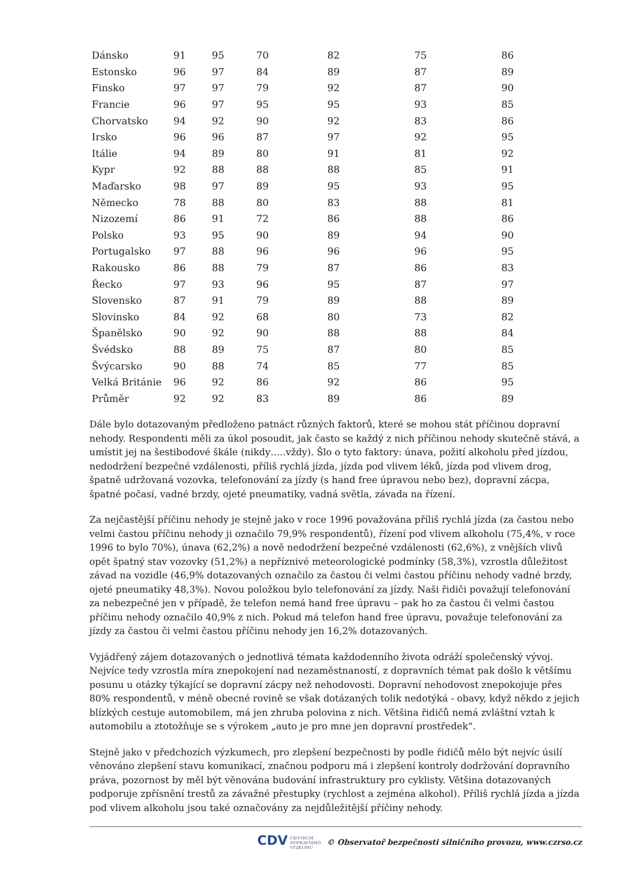| Dánsko | 91 | 95 | 70 | 82 | 75 | 86 |
| Estonsko | 96 | 97 | 84 | 89 | 87 | 89 |
| Finsko | 97 | 97 | 79 | 92 | 87 | 90 |
| Francie | 96 | 97 | 95 | 95 | 93 | 85 |
| Chorvatsko | 94 | 92 | 90 | 92 | 83 | 86 |
| Irsko | 96 | 96 | 87 | 97 | 92 | 95 |
| Itálie | 94 | 89 | 80 | 91 | 81 | 92 |
| Kypr | 92 | 88 | 88 | 88 | 85 | 91 |
| Maďarsko | 98 | 97 | 89 | 95 | 93 | 95 |
| Německo | 78 | 88 | 80 | 83 | 88 | 81 |
| Nizozemí | 86 | 91 | 72 | 86 | 88 | 86 |
| Polsko | 93 | 95 | 90 | 89 | 94 | 90 |
| Portugalsko | 97 | 88 | 96 | 96 | 96 | 95 |
| Rakousko | 86 | 88 | 79 | 87 | 86 | 83 |
| Řecko | 97 | 93 | 96 | 95 | 87 | 97 |
| Slovensko | 87 | 91 | 79 | 89 | 88 | 89 |
| Slovinsko | 84 | 92 | 68 | 80 | 73 | 82 |
| Španělsko | 90 | 92 | 90 | 88 | 88 | 84 |
| Švédsko | 88 | 89 | 75 | 87 | 80 | 85 |
| Švýcarsko | 90 | 88 | 74 | 85 | 77 | 85 |
| Velká Británie | 96 | 92 | 86 | 92 | 86 | 95 |
| Průměr | 92 | 92 | 83 | 89 | 86 | 89 |
Dále bylo dotazovaným předloženo patnáct různých faktorů, které se mohou stát příčinou dopravní nehody. Respondenti měli za úkol posoudit, jak často se každý z nich příčinou nehody skutečně stává, a umístit jej na šestibodové škále (nikdy…..vždy). Šlo o tyto faktory: únava, požití alkoholu před jízdou, nedodržení bezpečné vzdálenosti, příliš rychlá jízda, jízda pod vlivem léků, jízda pod vlivem drog, špatně udržovaná vozovka, telefonování za jízdy (s hand free úpravou nebo bez), dopravní zácpa, špatné počasí, vadné brzdy, ojeté pneumatiky, vadná světla, závada na řízení.
Za nejčastější příčinu nehody je stejně jako v roce 1996 považována příliš rychlá jízda (za častou nebo velmi častou příčinu nehody ji označilo 79,9% respondentů), řízení pod vlivem alkoholu (75,4%, v roce 1996 to bylo 70%), únava (62,2%) a nově nedodržení bezpečné vzdálenosti (62,6%), z vnějších vlivů opět špatný stav vozovky (51,2%) a nepříznivé meteorologické podmínky (58,3%), vzrostla důležitost závad na vozidle (46,9% dotazovaných označilo za častou či velmi častou příčinu nehody vadné brzdy, ojeté pneumatiky 48,3%). Novou položkou bylo telefonování za jízdy. Naši řidiči považují telefonování za nebezpečné jen v případě, že telefon nemá hand free úpravu – pak ho za častou či velmi častou příčinu nehody označilo 40,9% z nich. Pokud má telefon hand free úpravu, považuje telefonování za jízdy za častou či velmi častou příčinu nehody jen 16,2% dotazovaných.
Vyjádřený zájem dotazovaných o jednotlivá témata každodenního života odráží společenský vývoj. Nejvíce tedy vzrostla míra znepokojení nad nezaměstnaností, z dopravních témat pak došlo k většímu posunu u otázky týkající se dopravní zácpy než nehodovosti. Dopravní nehodovost znepokojuje přes 80% respondentů, v méně obecné rovině se však dotázaných tolik nedotýká - obavy, když někdo z jejich blízkých cestuje automobilem, má jen zhruba polovina z nich. Většina řidičů nemá zvláštní vztah k automobilu a ztotožňuje se s výrokem „auto je pro mne jen dopravní prostředek“.
Stejně jako v předchozích výzkumech, pro zlepšení bezpečnosti by podle řidičů mělo být nejvíc úsilí věnováno zlepšení stavu komunikací, značnou podporu má i zlepšení kontroly dodržování dopravního práva, pozornost by měl být věnována budování infrastruktury pro cyklisty. Většina dotazovaných podporuje zpřísnění trestů za závažné přestupky (rychlost a zejména alkohol). Příliš rychlá jízda a jízda pod vlivem alkoholu jsou také označovány za nejdůležitější příčiny nehody.
CDV CENTRUM
DOPRAVNÍHO
VÝZKUMU © Observatoř bezpečnosti silničního provozu, www.czrso.cz